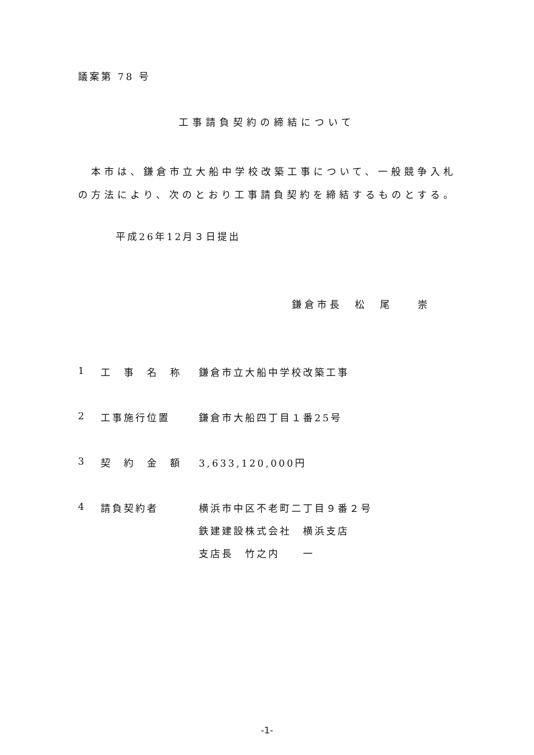議案第 78 号
工事請負契約の締結について
　本市は、鎌倉市立大船中学校改築工事について、一般競争入札の方法により、次のとおり工事請負契約を締結するものとする。
平成26年12月３日提出
鎌倉市長　松　尾　　崇
| 1 | 工 事 名 称 | 鎌倉市立大船中学校改築工事 |
| 2 | 工事施行位置 | 鎌倉市大船四丁目１番25号 |
| 3 | 契 約 金 額 | 3,633,120,000円 |
| 4 | 請負契約者 | 横浜市中区不老町二丁目９番２号 |
| | | 鉄建建設株式会社 横浜支店 |
| | | 支店長 竹之内 一 |
-1-